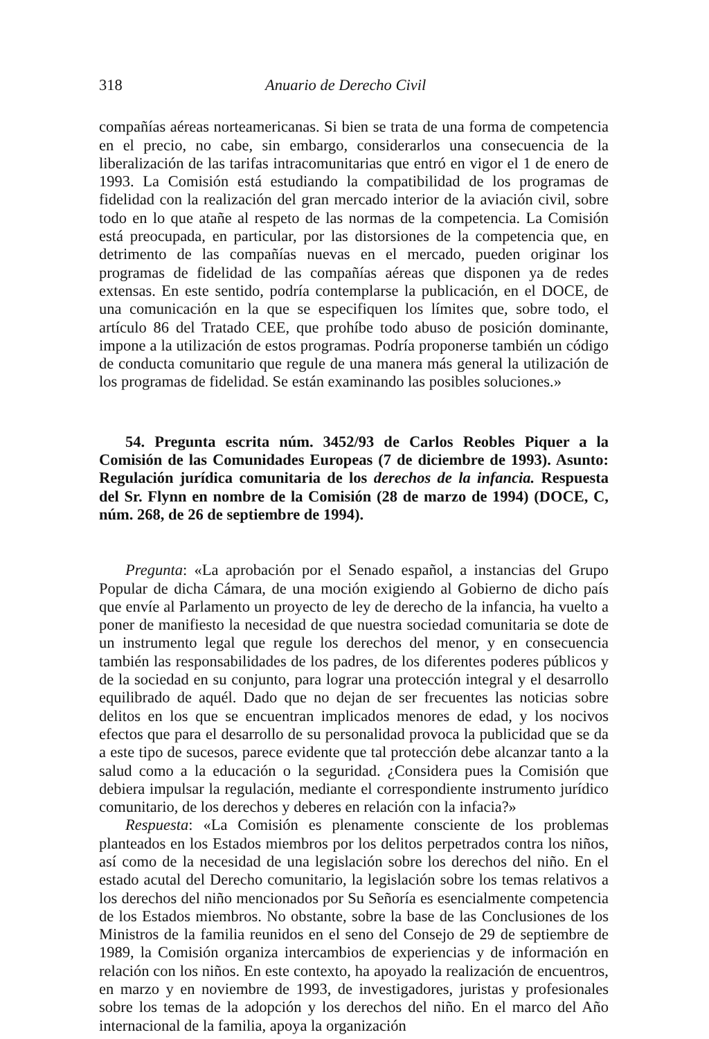318 Anuario de Derecho Civil
compañías aéreas norteamericanas. Si bien se trata de una forma de competencia en el precio, no cabe, sin embargo, considerarlos una consecuencia de la liberalización de las tarifas intracomunitarias que entró en vigor el 1 de enero de 1993. La Comisión está estudiando la compatibilidad de los programas de fidelidad con la realización del gran mercado interior de la aviación civil, sobre todo en lo que atañe al respeto de las normas de la competencia. La Comisión está preocupada, en particular, por las distorsiones de la competencia que, en detrimento de las compañías nuevas en el mercado, pueden originar los programas de fidelidad de las compañías aéreas que disponen ya de redes extensas. En este sentido, podría contemplarse la publicación, en el DOCE, de una comunicación en la que se especifiquen los límites que, sobre todo, el artículo 86 del Tratado CEE, que prohíbe todo abuso de posición dominante, impone a la utilización de estos programas. Podría proponerse también un código de conducta comunitario que regule de una manera más general la utilización de los programas de fidelidad. Se están examinando las posibles soluciones.»
54. Pregunta escrita núm. 3452/93 de Carlos Reobles Piquer a la Comisión de las Comunidades Europeas (7 de diciembre de 1993). Asunto: Regulación jurídica comunitaria de los derechos de la infancia. Respuesta del Sr. Flynn en nombre de la Comisión (28 de marzo de 1994) (DOCE, C, núm. 268, de 26 de septiembre de 1994).
Pregunta: «La aprobación por el Senado español, a instancias del Grupo Popular de dicha Cámara, de una moción exigiendo al Gobierno de dicho país que envíe al Parlamento un proyecto de ley de derecho de la infancia, ha vuelto a poner de manifiesto la necesidad de que nuestra sociedad comunitaria se dote de un instrumento legal que regule los derechos del menor, y en consecuencia también las responsabilidades de los padres, de los diferentes poderes públicos y de la sociedad en su conjunto, para lograr una protección integral y el desarrollo equilibrado de aquél. Dado que no dejan de ser frecuentes las noticias sobre delitos en los que se encuentran implicados menores de edad, y los nocivos efectos que para el desarrollo de su personalidad provoca la publicidad que se da a este tipo de sucesos, parece evidente que tal protección debe alcanzar tanto a la salud como a la educación o la seguridad. ¿Considera pues la Comisión que debiera impulsar la regulación, mediante el correspondiente instrumento jurídico comunitario, de los derechos y deberes en relación con la infacia?»
Respuesta: «La Comisión es plenamente consciente de los problemas planteados en los Estados miembros por los delitos perpetrados contra los niños, así como de la necesidad de una legislación sobre los derechos del niño. En el estado acutal del Derecho comunitario, la legislación sobre los temas relativos a los derechos del niño mencionados por Su Señoría es esencialmente competencia de los Estados miembros. No obstante, sobre la base de las Conclusiones de los Ministros de la familia reunidos en el seno del Consejo de 29 de septiembre de 1989, la Comisión organiza intercambios de experiencias y de información en relación con los niños. En este contexto, ha apoyado la realización de encuentros, en marzo y en noviembre de 1993, de investigadores, juristas y profesionales sobre los temas de la adopción y los derechos del niño. En el marco del Año internacional de la familia, apoya la organización